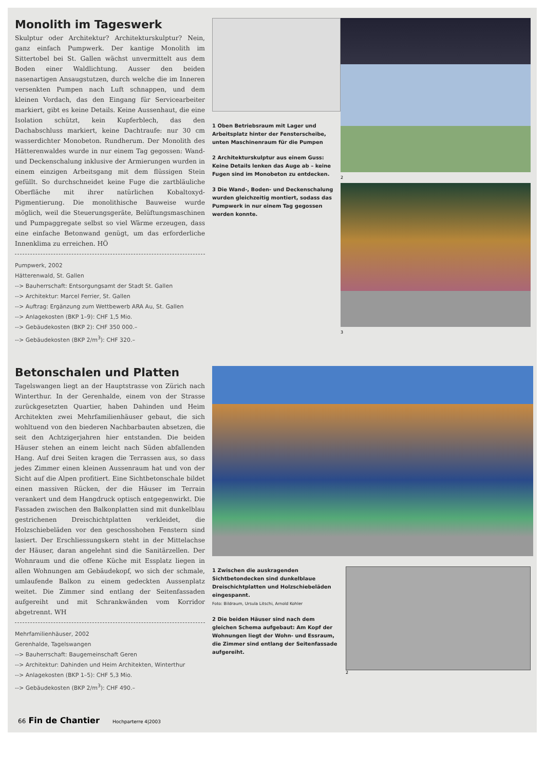Monolith im Tageswerk
Skulptur oder Architektur? Architekturskulptur? Nein, ganz einfach Pumpwerk. Der kantige Monolith im Sittertobel bei St. Gallen wächst unvermittelt aus dem Boden einer Waldlichtung. Ausser den beiden nasenartigen Ansaugstutzen, durch welche die im Inneren versenkten Pumpen nach Luft schnappen, und dem kleinen Vordach, das den Eingang für Servicearbeiter markiert, gibt es keine Details. Keine Aussenhaut, die eine Isolation schützt, kein Kupferblech, das den Dachabschluss markiert, keine Dachtraufe: nur 30 cm wasserdichter Monobeton. Rundherum. Der Monolith des Hätterenwaldes wurde in nur einem Tag gegossen: Wand- und Deckenschalung inklusive der Armierungen wurden in einem einzigen Arbeitsgang mit dem flüssigen Stein gefüllt. So durchschneidet keine Fuge die zartbläuliche Oberfläche mit ihrer natürlichen Kobaltoxyd-Pigmentierung. Die monolithische Bauweise wurde möglich, weil die Steuerungsgeräte, Belüftungsmaschinen und Pumpaggregate selbst so viel Wärme erzeugen, dass eine einfache Betonwand genügt, um das erforderliche Innenklima zu erreichen. HÖ
Pumpwerk, 2002
Hätterenwald, St. Gallen
--> Bauherrschaft: Entsorgungsamt der Stadt St. Gallen
--> Architektur: Marcel Ferrier, St. Gallen
--> Auftrag: Ergänzung zum Wettbewerb ARA Au, St. Gallen
--> Anlagekosten (BKP 1–9): CHF 1,5 Mio.
--> Gebäudekosten (BKP 2): CHF 350 000.–
--> Gebäudekosten (BKP 2/m<sup>3</sup>): CHF 320.–
1 Oben Betriebsraum mit Lager und Arbeitsplatz hinter der Fensterscheibe, unten Maschinenraum für die Pumpen
2 Architekturskulptur aus einem Guss: Keine Details lenken das Auge ab – keine Fugen sind im Monobeton zu entdecken.
3 Die Wand-, Boden- und Deckenschalung wurden gleichzeitig montiert, sodass das Pumpwerk in nur einem Tag gegossen werden konnte.
2
3
Betonschalen und Platten
Tagelswangen liegt an der Hauptstrasse von Zürich nach Winterthur. In der Gerenhalde, einem von der Strasse zurückgesetzten Quartier, haben Dahinden und Heim Architekten zwei Mehrfamilienhäuser gebaut, die sich wohltuend von den biederen Nachbarbauten absetzen, die seit den Achtzigerjahren hier entstanden. Die beiden Häuser stehen an einem leicht nach Süden abfallenden Hang. Auf drei Seiten kragen die Terrassen aus, so dass jedes Zimmer einen kleinen Aussenraum hat und von der Sicht auf die Alpen profitiert. Eine Sichtbetonschale bildet einen massiven Rücken, der die Häuser im Terrain verankert und dem Hangdruck optisch entgegenwirkt. Die Fassaden zwischen den Balkonplatten sind mit dunkelblau gestrichenen Dreischichtplatten verkleidet, die Holzschiebeläden vor den geschosshohen Fenstern sind lasiert. Der Erschliessungskern steht in der Mittelachse der Häuser, daran angelehnt sind die Sanitärzellen. Der Wohnraum und die offene Küche mit Essplatz liegen in allen Wohnungen am Gebäudekopf, wo sich der schmale, umlaufende Balkon zu einem gedeckten Aussenplatz weitet. Die Zimmer sind entlang der Seitenfassaden aufgereiht und mit Schrankwänden vom Korridor abgetrennt. WH
Mehrfamilienhäuser, 2002
Gerenhalde, Tagelswangen
--> Bauherrschaft: Baugemeinschaft Geren
--> Architektur: Dahinden und Heim Architekten, Winterthur
--> Anlagekosten (BKP 1–5): CHF 5,3 Mio.
--> Gebäudekosten (BKP 2/m<sup>3</sup>): CHF 490.–
1 Zwischen die auskragenden Sichtbetondecken sind dunkelblaue Dreischichtplatten und Holzschiebeläden eingespannt.
Foto: Bildraum, Ursula Litschi, Arnold Kohler
2 Die beiden Häuser sind nach dem gleichen Schema aufgebaut: Am Kopf der Wohnungen liegt der Wohn- und Essraum, die Zimmer sind entlang der Seitenfassade aufgereiht.
2
66 Fin de Chantier Hochparterre 4|2003